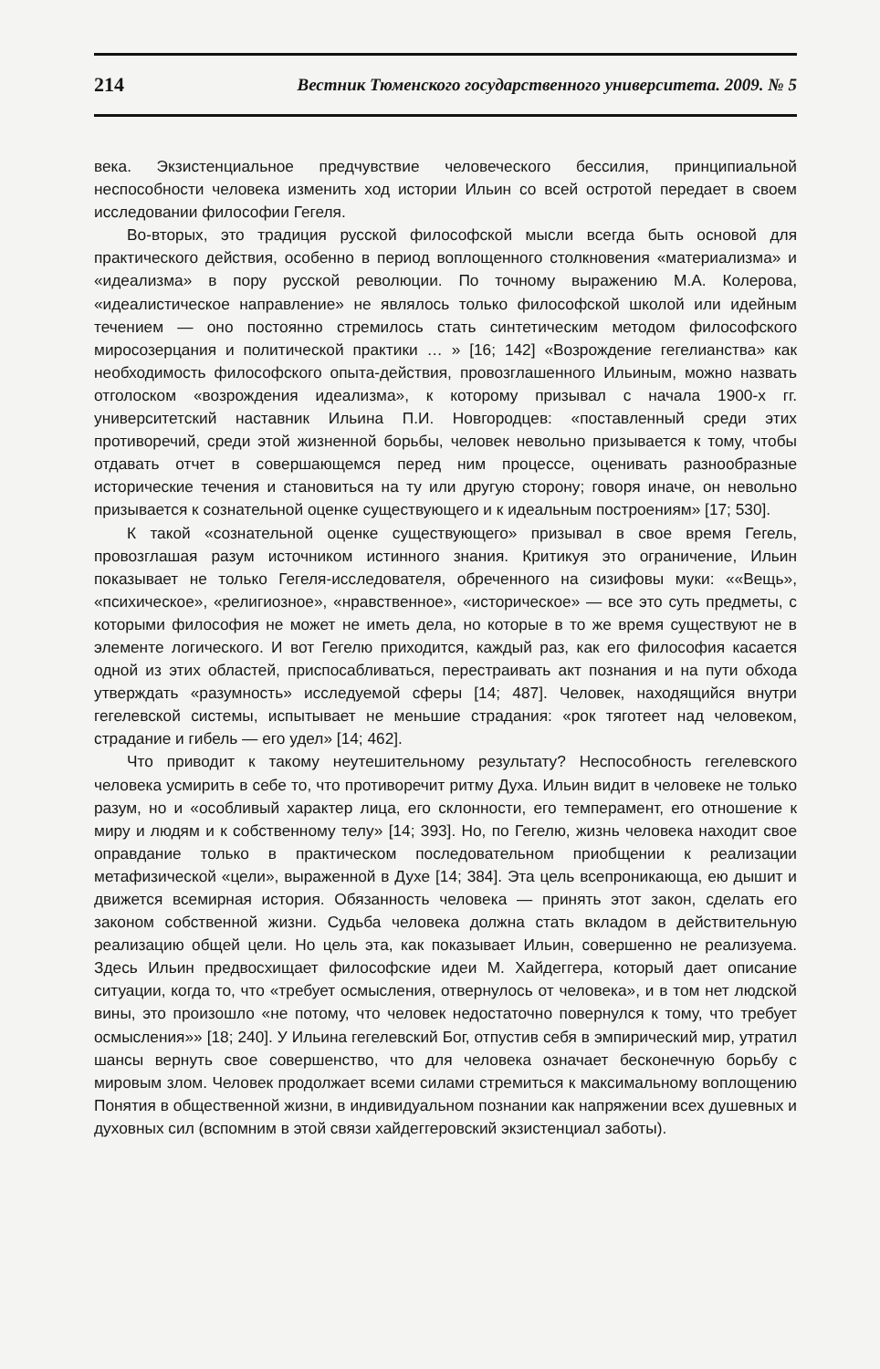214 Вестник Тюменского государственного университета. 2009. № 5
века. Экзистенциальное предчувствие человеческого бессилия, принципиальной неспособности человека изменить ход истории Ильин со всей остротой передает в своем исследовании философии Гегеля.
Во-вторых, это традиция русской философской мысли всегда быть основой для практического действия, особенно в период воплощенного столкновения «материализма» и «идеализма» в пору русской революции. По точному выражению М.А. Колерова, «идеалистическое направление» не являлось только философской школой или идейным течением — оно постоянно стремилось стать синтетическим методом философского миросозерцания и политической практики … » [16; 142] «Возрождение гегелианства» как необходимость философского опыта-действия, провозглашенного Ильиным, можно назвать отголоском «возрождения идеализма», к которому призывал с начала 1900-х гг. университетский наставник Ильина П.И. Новгородцев: «поставленный среди этих противоречий, среди этой жизненной борьбы, человек невольно призывается к тому, чтобы отдавать отчет в совершающемся перед ним процессе, оценивать разнообразные исторические течения и становиться на ту или другую сторону; говоря иначе, он невольно призывается к сознательной оценке существующего и к идеальным построениям» [17; 530].
К такой «сознательной оценке существующего» призывал в свое время Гегель, провозглашая разум источником истинного знания. Критикуя это ограничение, Ильин показывает не только Гегеля-исследователя, обреченного на сизифовы муки: ««Вещь», «психическое», «религиозное», «нравственное», «историческое» — все это суть предметы, с которыми философия не может не иметь дела, но которые в то же время существуют не в элементе логического. И вот Гегелю приходится, каждый раз, как его философия касается одной из этих областей, приспосабливаться, перестраивать акт познания и на пути обхода утверждать «разумность» исследуемой сферы [14; 487]. Человек, находящийся внутри гегелевской системы, испытывает не меньшие страдания: «рок тяготеет над человеком, страдание и гибель — его удел» [14; 462].
Что приводит к такому неутешительному результату? Неспособность гегелевского человека усмирить в себе то, что противоречит ритму Духа. Ильин видит в человеке не только разум, но и «особливый характер лица, его склонности, его темперамент, его отношение к миру и людям и к собственному телу» [14; 393]. Но, по Гегелю, жизнь человека находит свое оправдание только в практическом последовательном приобщении к реализации метафизической «цели», выраженной в Духе [14; 384]. Эта цель всепроникающа, ею дышит и движется всемирная история. Обязанность человека — принять этот закон, сделать его законом собственной жизни. Судьба человека должна стать вкладом в действительную реализацию общей цели. Но цель эта, как показывает Ильин, совершенно не реализуема. Здесь Ильин предвосхищает философские идеи М. Хайдеггера, который дает описание ситуации, когда то, что «требует осмысления, отвернулось от человека», и в том нет людской вины, это произошло «не потому, что человек недостаточно повернулся к тому, что требует осмысления»» [18; 240]. У Ильина гегелевский Бог, отпустив себя в эмпирический мир, утратил шансы вернуть свое совершенство, что для человека означает бесконечную борьбу с мировым злом. Человек продолжает всеми силами стремиться к максимальному воплощению Понятия в общественной жизни, в индивидуальном познании как напряжении всех душевных и духовных сил (вспомним в этой связи хайдеггеровский экзистенциал заботы).